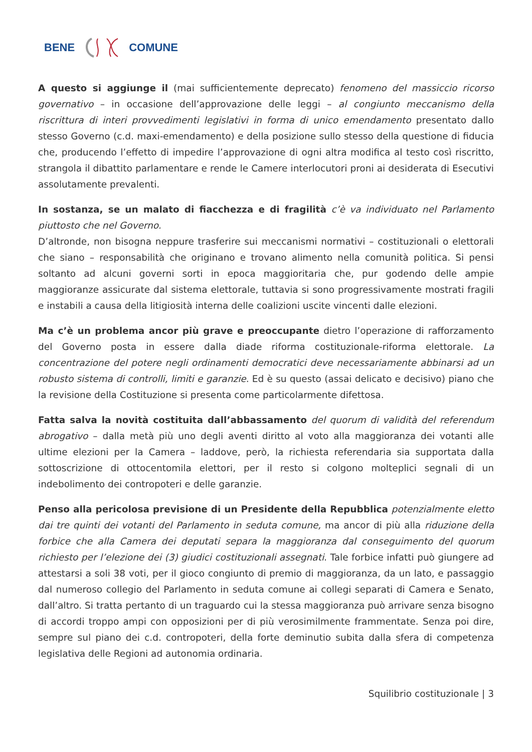BENE COMUNE
A questo si aggiunge il (mai sufficientemente deprecato) fenomeno del massiccio ricorso governativo – in occasione dell’approvazione delle leggi – al congiunto meccanismo della riscrittura di interi provvedimenti legislativi in forma di unico emendamento presentato dallo stesso Governo (c.d. maxi-emendamento) e della posizione sullo stesso della questione di fiducia che, producendo l’effetto di impedire l’approvazione di ogni altra modifica al testo così riscritto, strangola il dibattito parlamentare e rende le Camere interlocutori proni ai desiderata di Esecutivi assolutamente prevalenti.
In sostanza, se un malato di fiacchezza e di fragilità c’è va individuato nel Parlamento piuttosto che nel Governo.
D’altronde, non bisogna neppure trasferire sui meccanismi normativi – costituzionali o elettorali che siano – responsabilità che originano e trovano alimento nella comunità politica. Si pensi soltanto ad alcuni governi sorti in epoca maggioritaria che, pur godendo delle ampie maggioranze assicurate dal sistema elettorale, tuttavia si sono progressivamente mostrati fragili e instabili a causa della litigiosità interna delle coalizioni uscite vincenti dalle elezioni.
Ma c’è un problema ancor più grave e preoccupante dietro l’operazione di rafforzamento del Governo posta in essere dalla diade riforma costituzionale-riforma elettorale. La concentrazione del potere negli ordinamenti democratici deve necessariamente abbinarsi ad un robusto sistema di controlli, limiti e garanzie. Ed è su questo (assai delicato e decisivo) piano che la revisione della Costituzione si presenta come particolarmente difettosa.
Fatta salva la novità costituita dall’abbassamento del quorum di validità del referendum abrogativo – dalla metà più uno degli aventi diritto al voto alla maggioranza dei votanti alle ultime elezioni per la Camera – laddove, però, la richiesta referendaria sia supportata dalla sottoscrizione di ottocentomila elettori, per il resto si colgono molteplici segnali di un indebolimento dei contropoteri e delle garanzie.
Penso alla pericolosa previsione di un Presidente della Repubblica potenzialmente eletto dai tre quinti dei votanti del Parlamento in seduta comune, ma ancor di più alla riduzione della forbice che alla Camera dei deputati separa la maggioranza dal conseguimento del quorum richiesto per l’elezione dei (3) giudici costituzionali assegnati. Tale forbice infatti può giungere ad attestarsi a soli 38 voti, per il gioco congiunto di premio di maggioranza, da un lato, e passaggio dal numeroso collegio del Parlamento in seduta comune ai collegi separati di Camera e Senato, dall’altro. Si tratta pertanto di un traguardo cui la stessa maggioranza può arrivare senza bisogno di accordi troppo ampi con opposizioni per di più verosimilmente frammentate. Senza poi dire, sempre sul piano dei c.d. contropoteri, della forte deminutio subita dalla sfera di competenza legislativa delle Regioni ad autonomia ordinaria.
Squilibrio costituzionale | 3